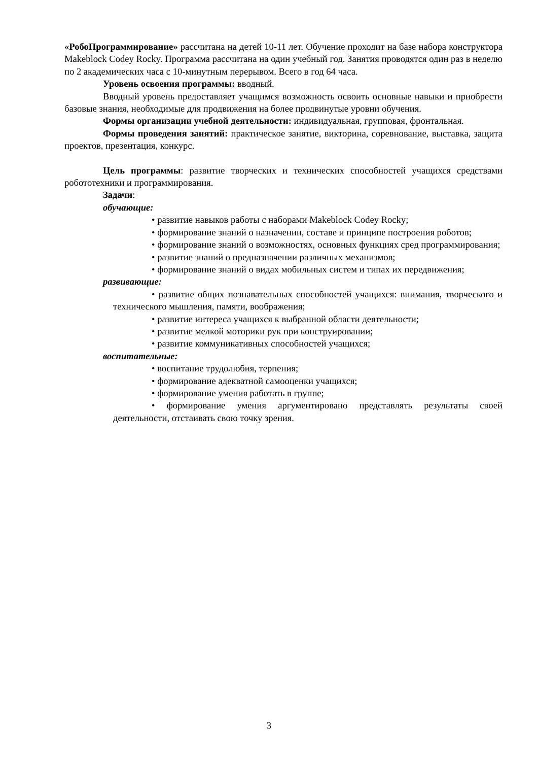«РобоПрограммирование» рассчитана на детей 10-11 лет. Обучение проходит на базе набора конструктора Makeblock Codey Rocky. Программа рассчитана на один учебный год. Занятия проводятся один раз в неделю по 2 академических часа с 10-минутным перерывом. Всего в год 64 часа.
Уровень освоения программы: вводный.
Вводный уровень предоставляет учащимся возможность освоить основные навыки и приобрести базовые знания, необходимые для продвижения на более продвинутые уровни обучения.
Формы организации учебной деятельности: индивидуальная, групповая, фронтальная.
Формы проведения занятий: практическое занятие, викторина, соревнование, выставка, защита проектов, презентация, конкурс.
Цель программы: развитие творческих и технических способностей учащихся средствами робототехники и программирования.
Задачи:
обучающие:
• развитие навыков работы с наборами Makeblock Codey Rocky;
• формирование знаний о назначении, составе и принципе построения роботов;
• формирование знаний о возможностях, основных функциях сред программирования;
• развитие знаний о предназначении различных механизмов;
• формирование знаний о видах мобильных систем и типах их передвижения;
развивающие:
• развитие общих познавательных способностей учащихся: внимания, творческого и технического мышления, памяти, воображения;
• развитие интереса учащихся к выбранной области деятельности;
• развитие мелкой моторики рук при конструировании;
• развитие коммуникативных способностей учащихся;
воспитательные:
• воспитание трудолюбия, терпения;
• формирование адекватной самооценки учащихся;
• формирование умения работать в группе;
• формирование умения аргументировано представлять результаты своей деятельности, отстаивать свою точку зрения.
3